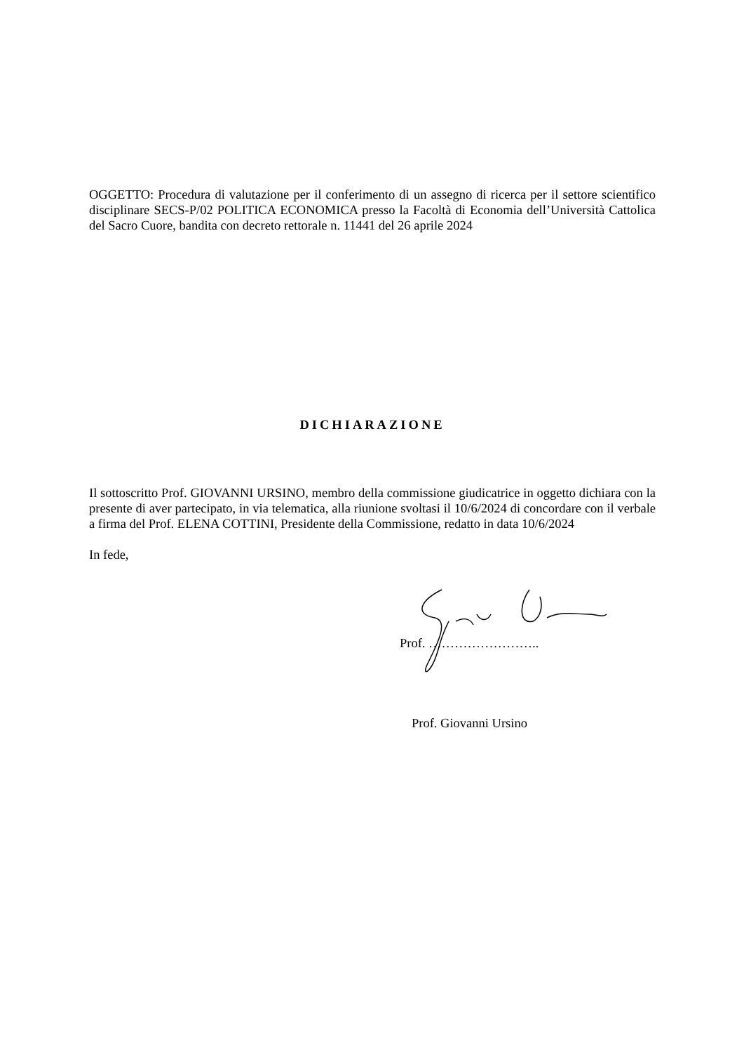OGGETTO: Procedura di valutazione per il conferimento di un assegno di ricerca per il settore scientifico disciplinare SECS-P/02 POLITICA ECONOMICA presso la Facoltà di Economia dell’Università Cattolica del Sacro Cuore, bandita con decreto rettorale n. 11441 del 26 aprile 2024
DICHIARAZIONE
Il sottoscritto Prof. GIOVANNI URSINO, membro della commissione giudicatrice in oggetto dichiara con la presente di aver partecipato, in via telematica, alla riunione svoltasi il 10/6/2024 di concordare con il verbale a firma del Prof. ELENA COTTINI, Presidente della Commissione, redatto in data 10/6/2024
In fede,
Prof. ……………………..
Prof. Giovanni Ursino